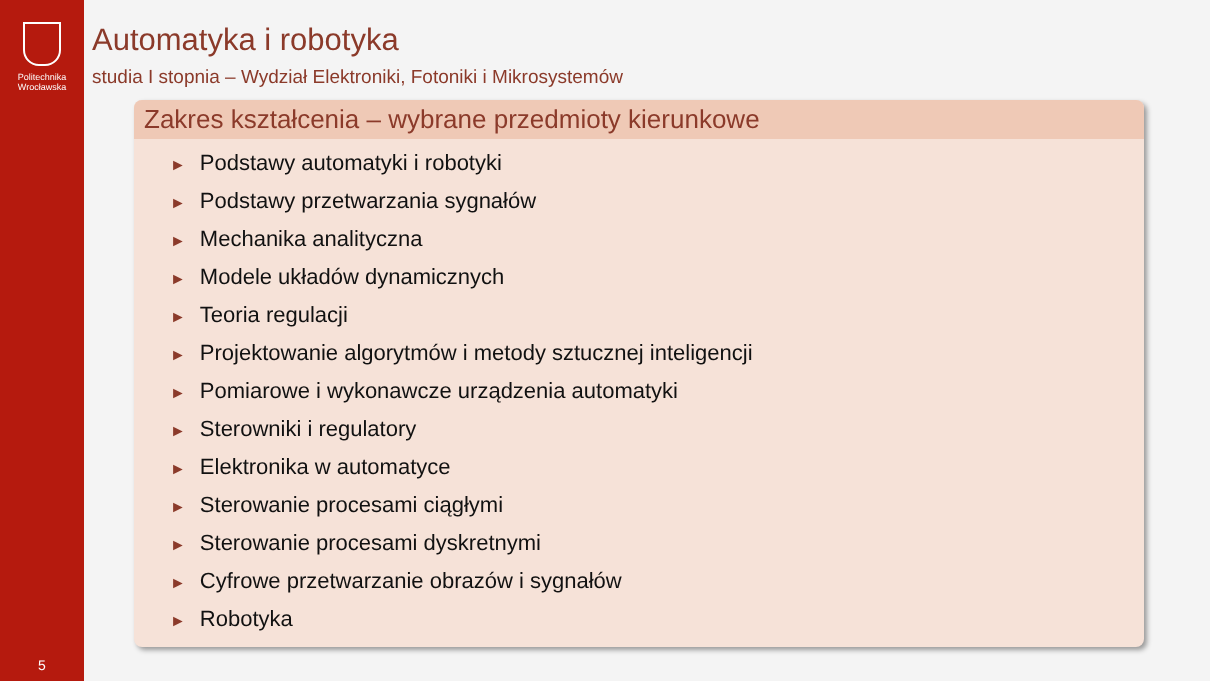Politechnika
Wrocławska
5
Automatyka i robotyka
studia I stopnia – Wydział Elektroniki, Fotoniki i Mikrosystemów
Zakres kształcenia – wybrane przedmioty kierunkowe
► Podstawy automatyki i robotyki
► Podstawy przetwarzania sygnałów
► Mechanika analityczna
► Modele układów dynamicznych
► Teoria regulacji
► Projektowanie algorytmów i metody sztucznej inteligencji
► Pomiarowe i wykonawcze urządzenia automatyki
► Sterowniki i regulatory
► Elektronika w automatyce
► Sterowanie procesami ciągłymi
► Sterowanie procesami dyskretnymi
► Cyfrowe przetwarzanie obrazów i sygnałów
► Robotyka